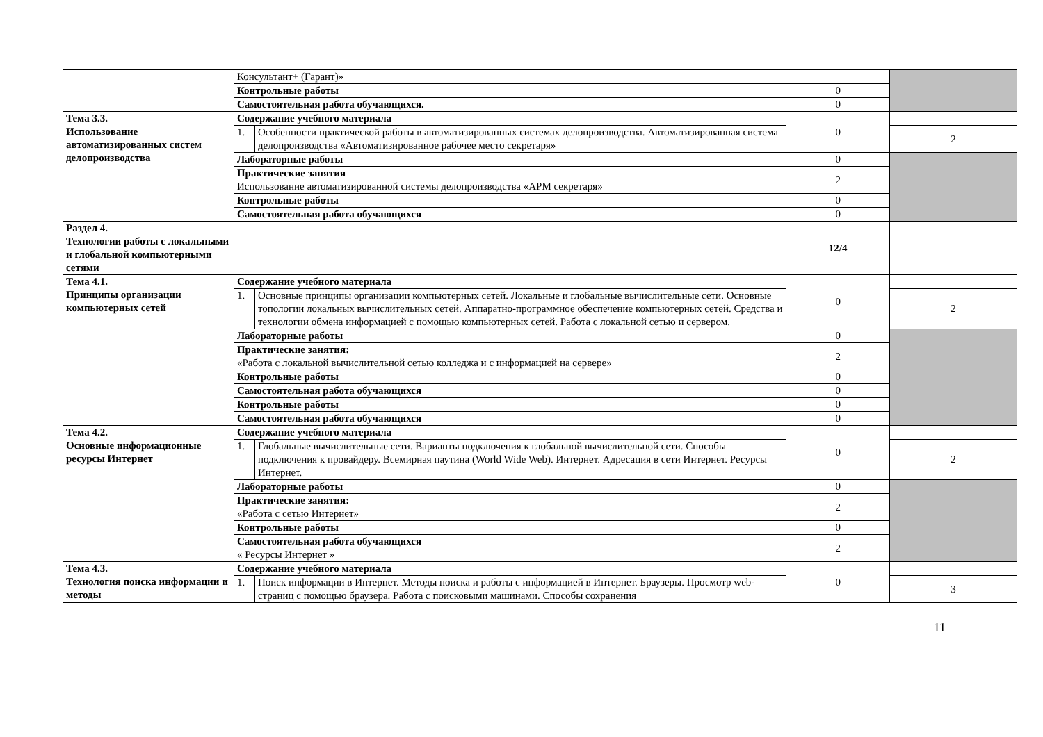| | Консультант+ (Гарант)» | | | |
| | Контрольные работы | | 0 | |
| | Самостоятельная работа обучающихся. | | 0 | |
| Тема 3.3. Использование автоматизированных систем делопроизводства | Содержание учебного материала | | 0 | |
| | 1. | Особенности практической работы в автоматизированных системах делопроизводства. Автоматизированная система делопроизводства «Автоматизированное рабочее место секретаря» | | 2 |
| | Лабораторные работы | | 0 | |
| | Практические занятия Использование автоматизированной системы делопроизводства «АРМ секретаря» | | 2 | |
| | Контрольные работы | | 0 | |
| | Самостоятельная работа обучающихся | | 0 | |
| Раздел 4. Технологии работы с локальными и глобальной компьютерными сетями | | | 12/4 | |
| Тема 4.1. Принципы организации компьютерных сетей | Содержание учебного материала | | 0 | |
| | 1. | Основные принципы организации компьютерных сетей. Локальные и глобальные вычислительные сети. Основные топологии локальных вычислительных сетей. Аппаратно-программное обеспечение компьютерных сетей. Средства и технологии обмена информацией с помощью компьютерных сетей. Работа с локальной сетью и сервером. | | 2 |
| | Лабораторные работы | | 0 | |
| | Практические занятия: «Работа с локальной вычислительной сетью колледжа и с информацией на сервере» | | 2 | |
| | Контрольные работы | | 0 | |
| | Самостоятельная работа обучающихся | | 0 | |
| | Контрольные работы | | 0 | |
| | Самостоятельная работа обучающихся | | 0 | |
| Тема 4.2. Основные информационные ресурсы Интернет | Содержание учебного материала | | 0 | |
| | 1. | Глобальные вычислительные сети. Варианты подключения к глобальной вычислительной сети. Способы подключения к провайдеру. Всемирная паутина (World Wide Web). Интернет. Адресация в сети Интернет. Ресурсы Интернет. | | 2 |
| | Лабораторные работы | | 0 | |
| | Практические занятия: «Работа с сетью Интернет» | | 2 | |
| | Контрольные работы | | 0 | |
| | Самостоятельная работа обучающихся « Ресурсы Интернет » | | 2 | |
| Тема 4.3. Технология поиска информации и методы | Содержание учебного материала | | 0 | |
| | 1. | Поиск информации в Интернет. Методы поиска и работы с информацией в Интернет. Браузеры. Просмотр web-страниц с помощью браузера. Работа с поисковыми машинами. Способы сохранения | | 3 |
11